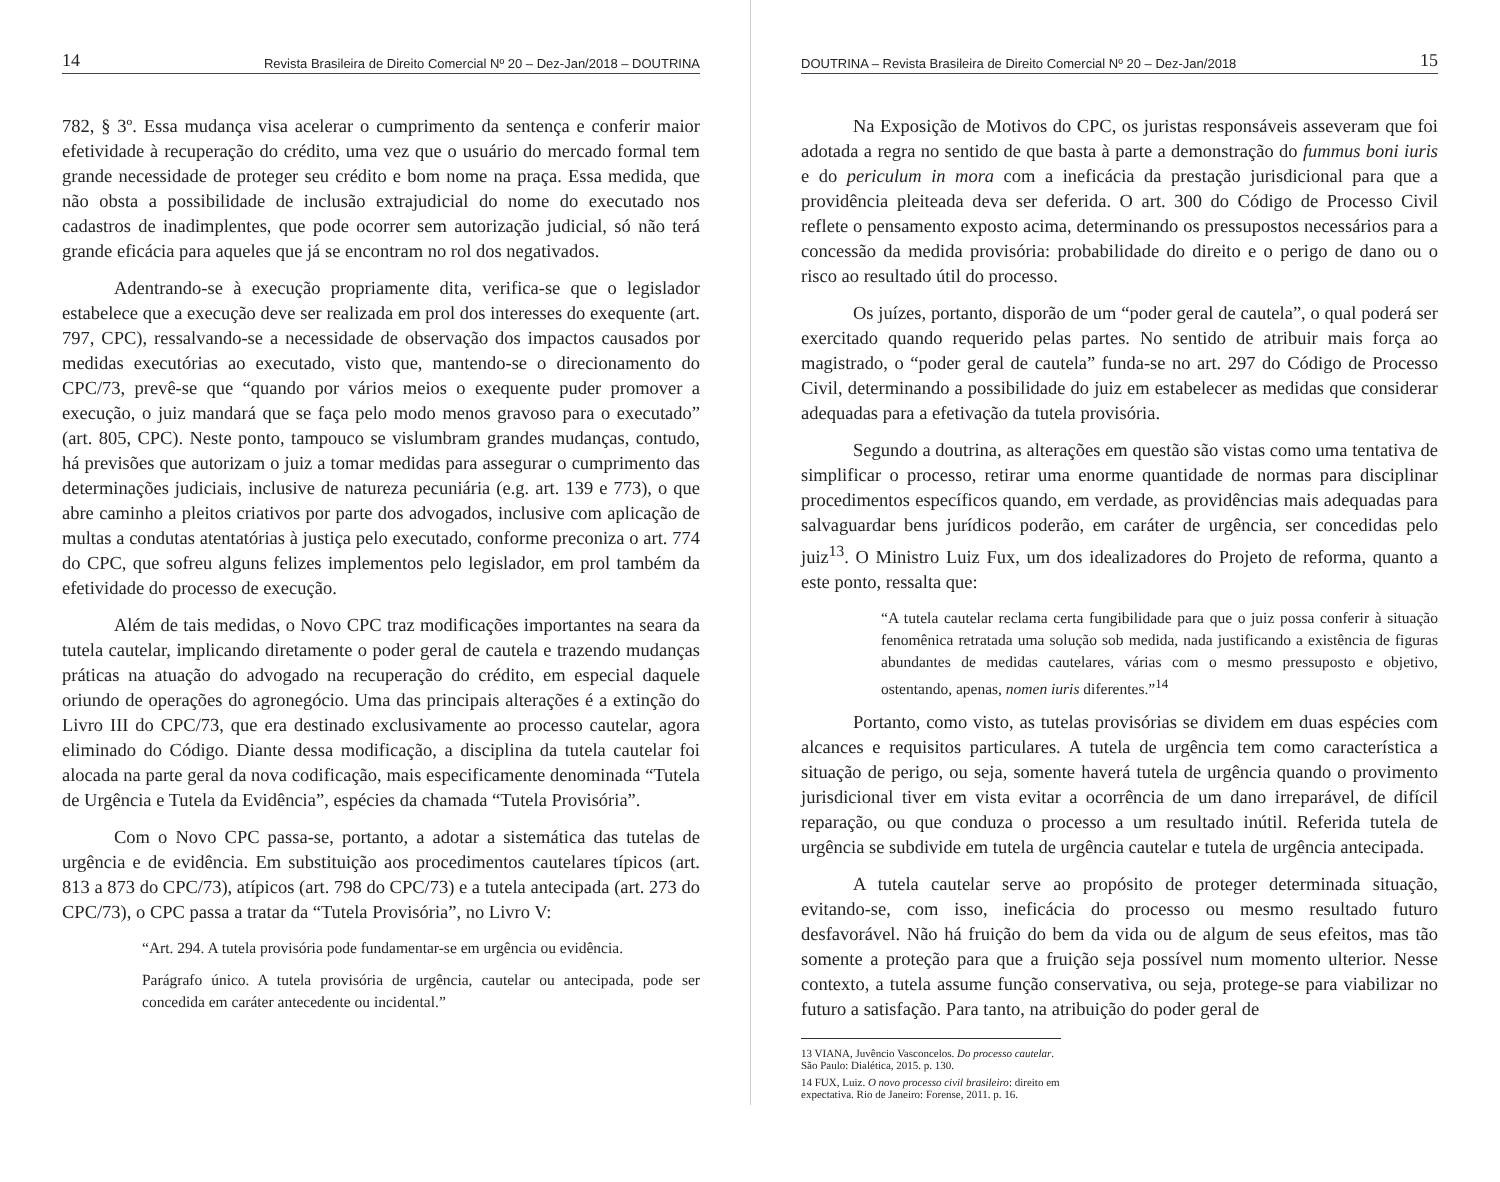14 Revista Brasileira de Direito Comercial Nº 20 – Dez-Jan/2018 – DOUTRINA
782, § 3º. Essa mudança visa acelerar o cumprimento da sentença e conferir maior efetividade à recuperação do crédito, uma vez que o usuário do mercado formal tem grande necessidade de proteger seu crédito e bom nome na praça. Essa medida, que não obsta a possibilidade de inclusão extrajudicial do nome do executado nos cadastros de inadimplentes, que pode ocorrer sem autorização judicial, só não terá grande eficácia para aqueles que já se encontram no rol dos negativados.
Adentrando-se à execução propriamente dita, verifica-se que o legislador estabelece que a execução deve ser realizada em prol dos interesses do exequente (art. 797, CPC), ressalvando-se a necessidade de observação dos impactos causados por medidas executórias ao executado, visto que, mantendo-se o direcionamento do CPC/73, prevê-se que “quando por vários meios o exequente puder promover a execução, o juiz mandará que se faça pelo modo menos gravoso para o executado” (art. 805, CPC). Neste ponto, tampouco se vislumbram grandes mudanças, contudo, há previsões que autorizam o juiz a tomar medidas para assegurar o cumprimento das determinações judiciais, inclusive de natureza pecuniária (e.g. art. 139 e 773), o que abre caminho a pleitos criativos por parte dos advogados, inclusive com aplicação de multas a condutas atentatórias à justiça pelo executado, conforme preconiza o art. 774 do CPC, que sofreu alguns felizes implementos pelo legislador, em prol também da efetividade do processo de execução.
Além de tais medidas, o Novo CPC traz modificações importantes na seara da tutela cautelar, implicando diretamente o poder geral de cautela e trazendo mudanças práticas na atuação do advogado na recuperação do crédito, em especial daquele oriundo de operações do agronegócio. Uma das principais alterações é a extinção do Livro III do CPC/73, que era destinado exclusivamente ao processo cautelar, agora eliminado do Código. Diante dessa modificação, a disciplina da tutela cautelar foi alocada na parte geral da nova codificação, mais especificamente denominada “Tutela de Urgência e Tutela da Evidência”, espécies da chamada “Tutela Provisória”.
Com o Novo CPC passa-se, portanto, a adotar a sistemática das tutelas de urgência e de evidência. Em substituição aos procedimentos cautelares típicos (art. 813 a 873 do CPC/73), atípicos (art. 798 do CPC/73) e a tutela antecipada (art. 273 do CPC/73), o CPC passa a tratar da “Tutela Provisória”, no Livro V:
“Art. 294. A tutela provisória pode fundamentar-se em urgência ou evidência.
Parágrafo único. A tutela provisória de urgência, cautelar ou antecipada, pode ser concedida em caráter antecedente ou incidental.”
DOUTRINA – Revista Brasileira de Direito Comercial Nº 20 – Dez-Jan/2018 15
Na Exposição de Motivos do CPC, os juristas responsáveis asseveram que foi adotada a regra no sentido de que basta à parte a demonstração do fummus boni iuris e do periculum in mora com a ineficácia da prestação jurisdicional para que a providência pleiteada deva ser deferida. O art. 300 do Código de Processo Civil reflete o pensamento exposto acima, determinando os pressupostos necessários para a concessão da medida provisória: probabilidade do direito e o perigo de dano ou o risco ao resultado útil do processo.
Os juízes, portanto, disporão de um “poder geral de cautela”, o qual poderá ser exercitado quando requerido pelas partes. No sentido de atribuir mais força ao magistrado, o “poder geral de cautela” funda-se no art. 297 do Código de Processo Civil, determinando a possibilidade do juiz em estabelecer as medidas que considerar adequadas para a efetivação da tutela provisória.
Segundo a doutrina, as alterações em questão são vistas como uma tentativa de simplificar o processo, retirar uma enorme quantidade de normas para disciplinar procedimentos específicos quando, em verdade, as providências mais adequadas para salvaguardar bens jurídicos poderão, em caráter de urgência, ser concedidas pelo juiz<sup>13</sup>. O Ministro Luiz Fux, um dos idealizadores do Projeto de reforma, quanto a este ponto, ressalta que:
“A tutela cautelar reclama certa fungibilidade para que o juiz possa conferir à situação fenomênica retratada uma solução sob medida, nada justificando a existência de figuras abundantes de medidas cautelares, várias com o mesmo pressuposto e objetivo, ostentando, apenas, nomen iuris diferentes.”<sup>14</sup>
Portanto, como visto, as tutelas provisórias se dividem em duas espécies com alcances e requisitos particulares. A tutela de urgência tem como característica a situação de perigo, ou seja, somente haverá tutela de urgência quando o provimento jurisdicional tiver em vista evitar a ocorrência de um dano irreparável, de difícil reparação, ou que conduza o processo a um resultado inútil. Referida tutela de urgência se subdivide em tutela de urgência cautelar e tutela de urgência antecipada.
A tutela cautelar serve ao propósito de proteger determinada situação, evitando-se, com isso, ineficácia do processo ou mesmo resultado futuro desfavorável. Não há fruição do bem da vida ou de algum de seus efeitos, mas tão somente a proteção para que a fruição seja possível num momento ulterior. Nesse contexto, a tutela assume função conservativa, ou seja, protege-se para viabilizar no futuro a satisfação. Para tanto, na atribuição do poder geral de
13 VIANA, Juvêncio Vasconcelos. Do processo cautelar. São Paulo: Dialética, 2015. p. 130.
14 FUX, Luiz. O novo processo civil brasileiro: direito em expectativa. Rio de Janeiro: Forense, 2011. p. 16.